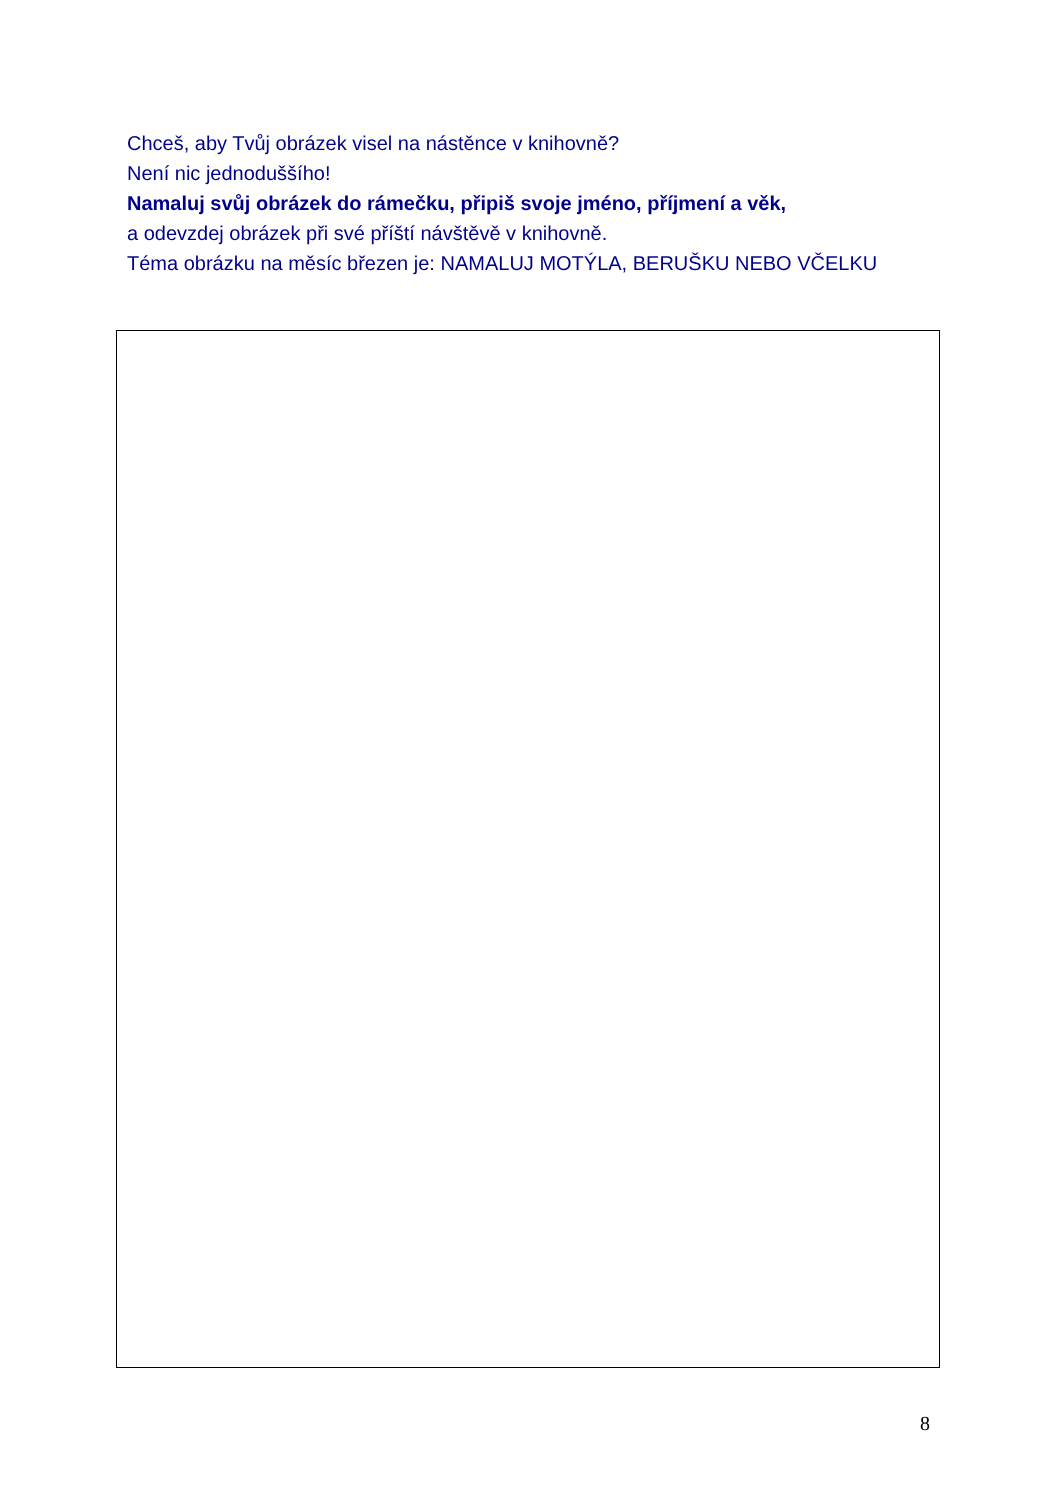Chceš, aby Tvůj obrázek visel na nástěnce v knihovně?
Není nic jednoduššího!
Namaluj svůj obrázek do rámečku, připiš svoje jméno, příjmení a věk,
a odevzdej obrázek při své příští návštěvě v knihovně.
Téma obrázku na měsíc březen je: NAMALUJ MOTÝLA, BERUŠKU NEBO VČELKU
8